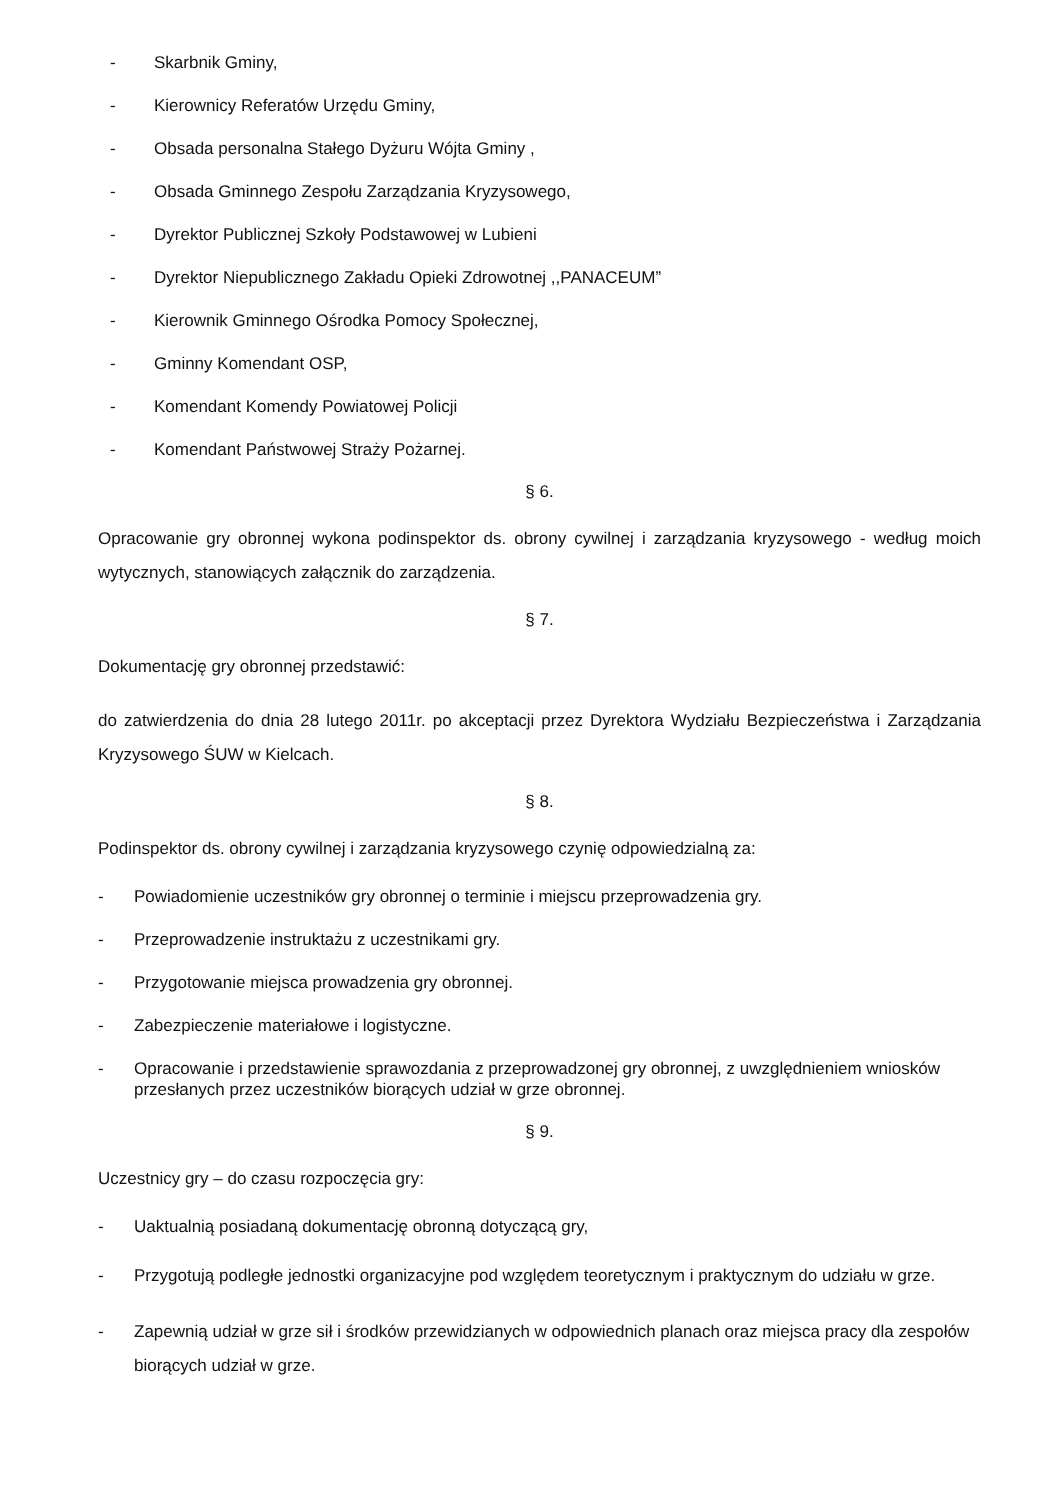- Skarbnik Gminy,
- Kierownicy Referatów Urzędu Gminy,
- Obsada personalna Stałego Dyżuru Wójta Gminy ,
- Obsada Gminnego Zespołu Zarządzania Kryzysowego,
- Dyrektor Publicznej Szkoły Podstawowej w Lubieni
- Dyrektor Niepublicznego Zakładu Opieki Zdrowotnej ,,PANACEUM”
- Kierownik Gminnego Ośrodka Pomocy Społecznej,
- Gminny Komendant OSP,
- Komendant Komendy Powiatowej Policji
- Komendant Państwowej Straży Pożarnej.
§ 6.
Opracowanie gry obronnej wykona podinspektor ds. obrony cywilnej i zarządzania kryzysowego - według moich wytycznych, stanowiących załącznik do zarządzenia.
§ 7.
Dokumentację gry obronnej przedstawić:
do zatwierdzenia do dnia 28 lutego 2011r. po akceptacji przez Dyrektora Wydziału Bezpieczeństwa i Zarządzania Kryzysowego ŚUW w Kielcach.
§ 8.
Podinspektor ds. obrony cywilnej i zarządzania kryzysowego czynię odpowiedzialną za:
- Powiadomienie uczestników gry obronnej o terminie i miejscu przeprowadzenia gry.
- Przeprowadzenie instruktażu z uczestnikami gry.
- Przygotowanie miejsca prowadzenia gry obronnej.
- Zabezpieczenie materiałowe i logistyczne.
- Opracowanie i przedstawienie sprawozdania z przeprowadzonej gry obronnej, z uwzględnieniem wniosków przesłanych przez uczestników biorących udział w grze obronnej.
§ 9.
Uczestnicy gry – do czasu rozpoczęcia gry:
- Uaktualnią posiadaną dokumentację obronną dotyczącą gry,
- Przygotują podległe jednostki organizacyjne pod względem teoretycznym i praktycznym do udziału w grze.
- Zapewnią udział w grze sił i środków przewidzianych w odpowiednich planach oraz miejsca pracy dla zespołów biorących udział w grze.